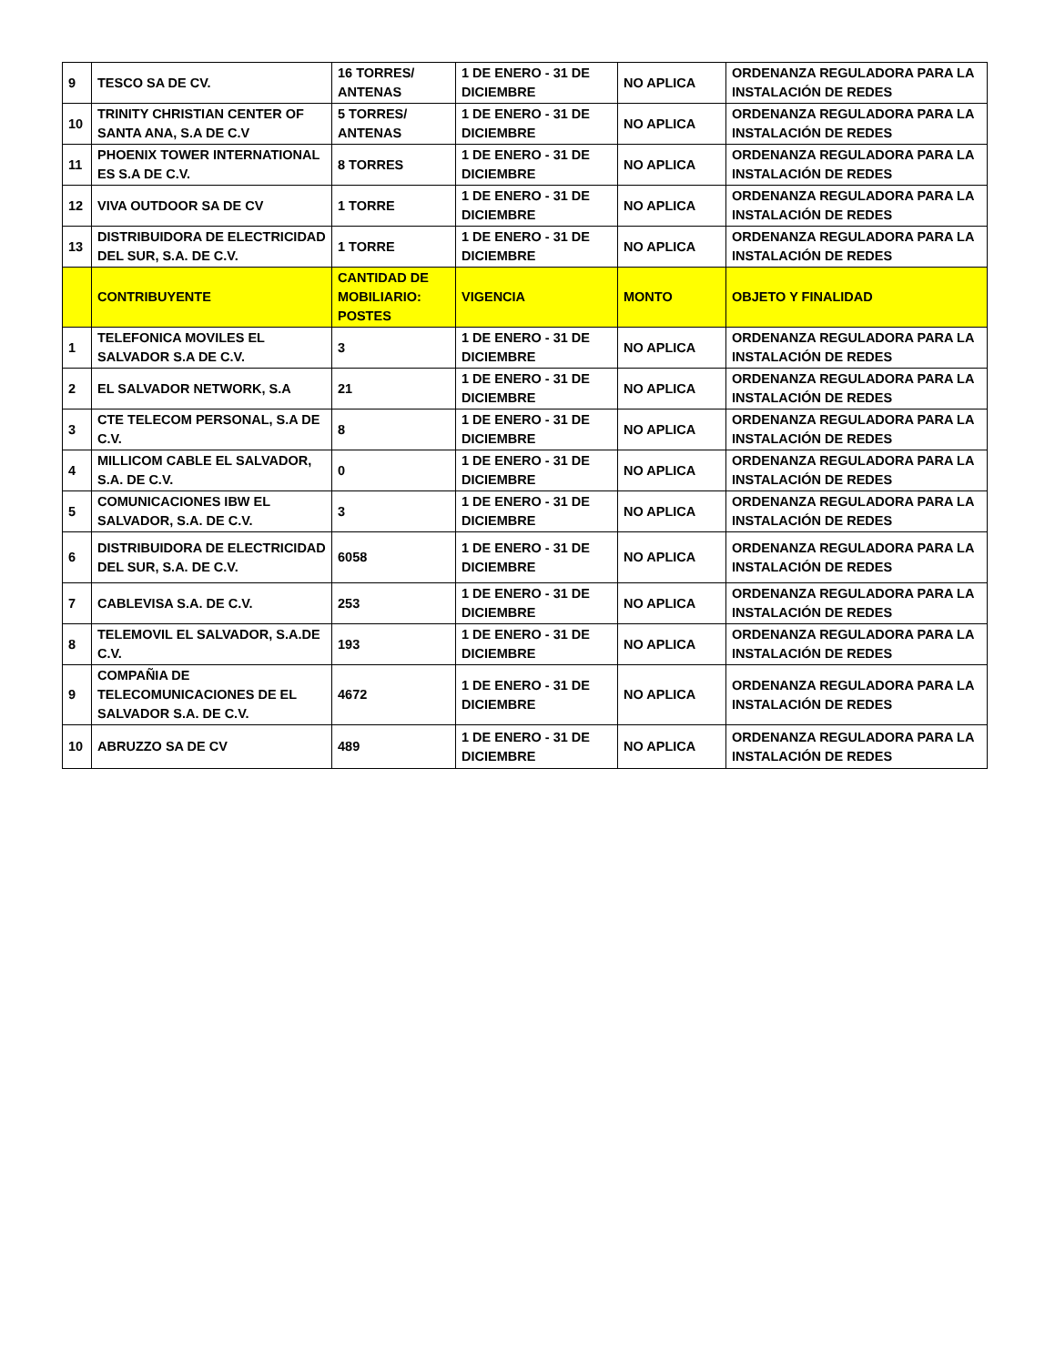| 9 | TESCO SA DE CV. | 16 TORRES/ ANTENAS | 1 DE ENERO - 31 DE DICIEMBRE | NO APLICA | ORDENANZA REGULADORA PARA LA INSTALACIÓN DE REDES |
| 10 | TRINITY CHRISTIAN CENTER OF SANTA ANA, S.A DE C.V | 5 TORRES/ ANTENAS | 1 DE ENERO - 31 DE DICIEMBRE | NO APLICA | ORDENANZA REGULADORA PARA LA INSTALACIÓN DE REDES |
| 11 | PHOENIX TOWER INTERNATIONAL ES S.A DE C.V. | 8 TORRES | 1 DE ENERO - 31 DE DICIEMBRE | NO APLICA | ORDENANZA REGULADORA PARA LA INSTALACIÓN DE REDES |
| 12 | VIVA OUTDOOR SA DE CV | 1 TORRE | 1 DE ENERO - 31 DE DICIEMBRE | NO APLICA | ORDENANZA REGULADORA PARA LA INSTALACIÓN DE REDES |
| 13 | DISTRIBUIDORA DE ELECTRICIDAD DEL SUR, S.A. DE C.V. | 1 TORRE | 1 DE ENERO - 31 DE DICIEMBRE | NO APLICA | ORDENANZA REGULADORA PARA LA INSTALACIÓN DE REDES |
| | CONTRIBUYENTE | CANTIDAD DE MOBILIARIO: POSTES | VIGENCIA | MONTO | OBJETO Y FINALIDAD |
| 1 | TELEFONICA MOVILES EL SALVADOR S.A DE C.V. | 3 | 1 DE ENERO - 31 DE DICIEMBRE | NO APLICA | ORDENANZA REGULADORA PARA LA INSTALACIÓN DE REDES |
| 2 | EL SALVADOR NETWORK, S.A | 21 | 1 DE ENERO - 31 DE DICIEMBRE | NO APLICA | ORDENANZA REGULADORA PARA LA INSTALACIÓN DE REDES |
| 3 | CTE TELECOM PERSONAL, S.A DE C.V. | 8 | 1 DE ENERO - 31 DE DICIEMBRE | NO APLICA | ORDENANZA REGULADORA PARA LA INSTALACIÓN DE REDES |
| 4 | MILLICOM CABLE EL SALVADOR, S.A. DE C.V. | 0 | 1 DE ENERO - 31 DE DICIEMBRE | NO APLICA | ORDENANZA REGULADORA PARA LA INSTALACIÓN DE REDES |
| 5 | COMUNICACIONES IBW EL SALVADOR, S.A. DE C.V. | 3 | 1 DE ENERO - 31 DE DICIEMBRE | NO APLICA | ORDENANZA REGULADORA PARA LA INSTALACIÓN DE REDES |
| 6 | DISTRIBUIDORA DE ELECTRICIDAD DEL SUR, S.A. DE C.V. | 6058 | 1 DE ENERO - 31 DE DICIEMBRE | NO APLICA | ORDENANZA REGULADORA PARA LA INSTALACIÓN DE REDES |
| 7 | CABLEVISA S.A. DE C.V. | 253 | 1 DE ENERO - 31 DE DICIEMBRE | NO APLICA | ORDENANZA REGULADORA PARA LA INSTALACIÓN DE REDES |
| 8 | TELEMOVIL EL SALVADOR, S.A.DE C.V. | 193 | 1 DE ENERO - 31 DE DICIEMBRE | NO APLICA | ORDENANZA REGULADORA PARA LA INSTALACIÓN DE REDES |
| 9 | COMPAÑIA DE TELECOMUNICACIONES DE EL SALVADOR S.A. DE C.V. | 4672 | 1 DE ENERO - 31 DE DICIEMBRE | NO APLICA | ORDENANZA REGULADORA PARA LA INSTALACIÓN DE REDES |
| 10 | ABRUZZO SA DE CV | 489 | 1 DE ENERO - 31 DE DICIEMBRE | NO APLICA | ORDENANZA REGULADORA PARA LA INSTALACIÓN DE REDES |